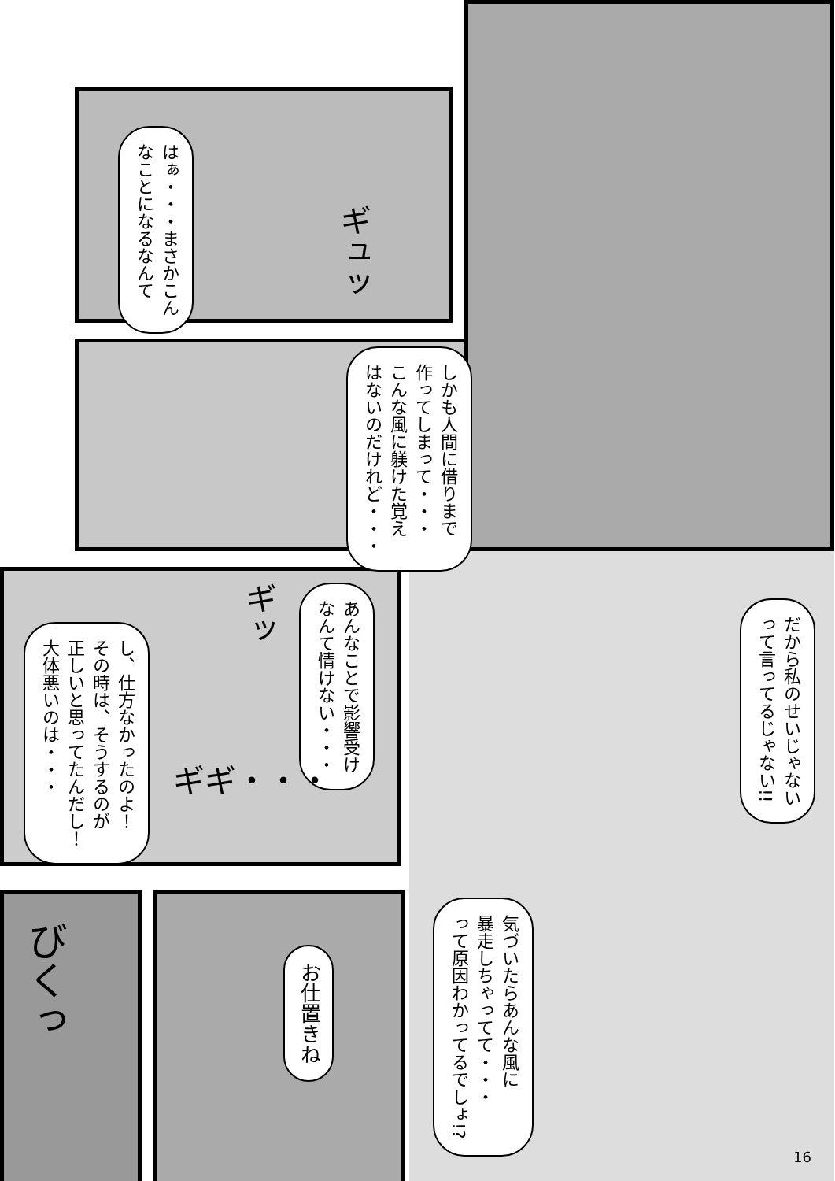はぁ・・・まさかこん
なことになるなんて
しかも人間に借りまで
作ってしまって・・・
こんな風に躾けた覚え
はないのだけれど・・・
あんなことで影響受け
なんて情けない・・・
し、仕方なかったのよ！
その時は、そうするのが
正しいと思ってたんだし！
大体悪いのは・・・
だから私のせいじゃない
って言ってるじゃない!!
気づいたらあんな風に
暴走しちゃってて・・・
って原因わかってるでしょ!?
お仕置きね
ギュッ
ギッ
ギギ・・・
びくっ
16